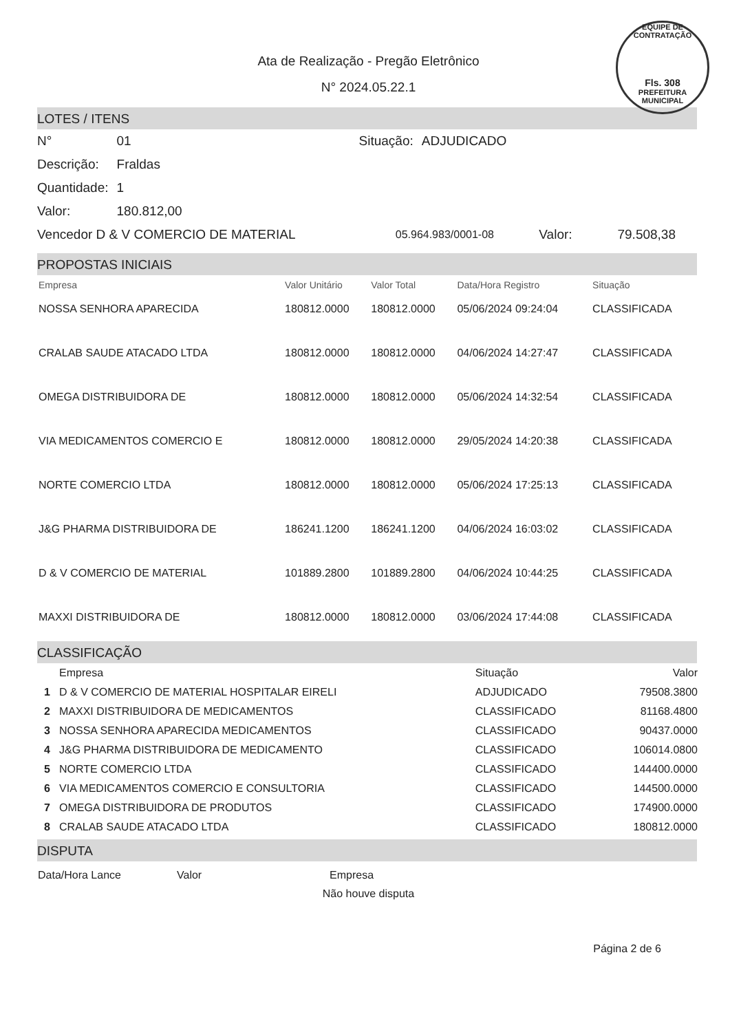EQUIPE DE CONTRATAÇÃO
Fls. 308
PREFEITURA MUNICIPAL
Ata de Realização - Pregão Eletrônico
N° 2024.05.22.1
LOTES / ITENS
| N° | 01 | Situação: | ADJUDICADO |
| Descrição: | Fraldas | | |
| Quantidade: | 1 | | |
| Valor: | 180.812,00 | | |
| Vencedor D & V COMERCIO DE MATERIAL | 05.964.983/0001-08 | Valor: | 79.508,38 |
PROPOSTAS INICIAIS
| Empresa | Valor Unitário | Valor Total | Data/Hora Registro | Situação |
| --- | --- | --- | --- | --- |
| NOSSA SENHORA APARECIDA | 180812.0000 | 180812.0000 | 05/06/2024 09:24:04 | CLASSIFICADA |
| CRALAB SAUDE ATACADO LTDA | 180812.0000 | 180812.0000 | 04/06/2024 14:27:47 | CLASSIFICADA |
| OMEGA DISTRIBUIDORA DE | 180812.0000 | 180812.0000 | 05/06/2024 14:32:54 | CLASSIFICADA |
| VIA MEDICAMENTOS COMERCIO E | 180812.0000 | 180812.0000 | 29/05/2024 14:20:38 | CLASSIFICADA |
| NORTE COMERCIO LTDA | 180812.0000 | 180812.0000 | 05/06/2024 17:25:13 | CLASSIFICADA |
| J&G PHARMA DISTRIBUIDORA DE | 186241.1200 | 186241.1200 | 04/06/2024 16:03:02 | CLASSIFICADA |
| D & V COMERCIO DE MATERIAL | 101889.2800 | 101889.2800 | 04/06/2024 10:44:25 | CLASSIFICADA |
| MAXXI DISTRIBUIDORA DE | 180812.0000 | 180812.0000 | 03/06/2024 17:44:08 | CLASSIFICADA |
CLASSIFICAÇÃO
| | Empresa | Situação | Valor |
| --- | --- | --- | --- |
| 1 | D & V COMERCIO DE MATERIAL HOSPITALAR EIRELI | ADJUDICADO | 79508.3800 |
| 2 | MAXXI DISTRIBUIDORA DE MEDICAMENTOS | CLASSIFICADO | 81168.4800 |
| 3 | NOSSA SENHORA APARECIDA MEDICAMENTOS | CLASSIFICADO | 90437.0000 |
| 4 | J&G PHARMA DISTRIBUIDORA DE MEDICAMENTO | CLASSIFICADO | 106014.0800 |
| 5 | NORTE COMERCIO LTDA | CLASSIFICADO | 144400.0000 |
| 6 | VIA MEDICAMENTOS COMERCIO E CONSULTORIA | CLASSIFICADO | 144500.0000 |
| 7 | OMEGA DISTRIBUIDORA DE PRODUTOS | CLASSIFICADO | 174900.0000 |
| 8 | CRALAB SAUDE ATACADO LTDA | CLASSIFICADO | 180812.0000 |
DISPUTA
| Data/Hora Lance | Valor | Empresa |
Não houve disputa
Página 2 de 6